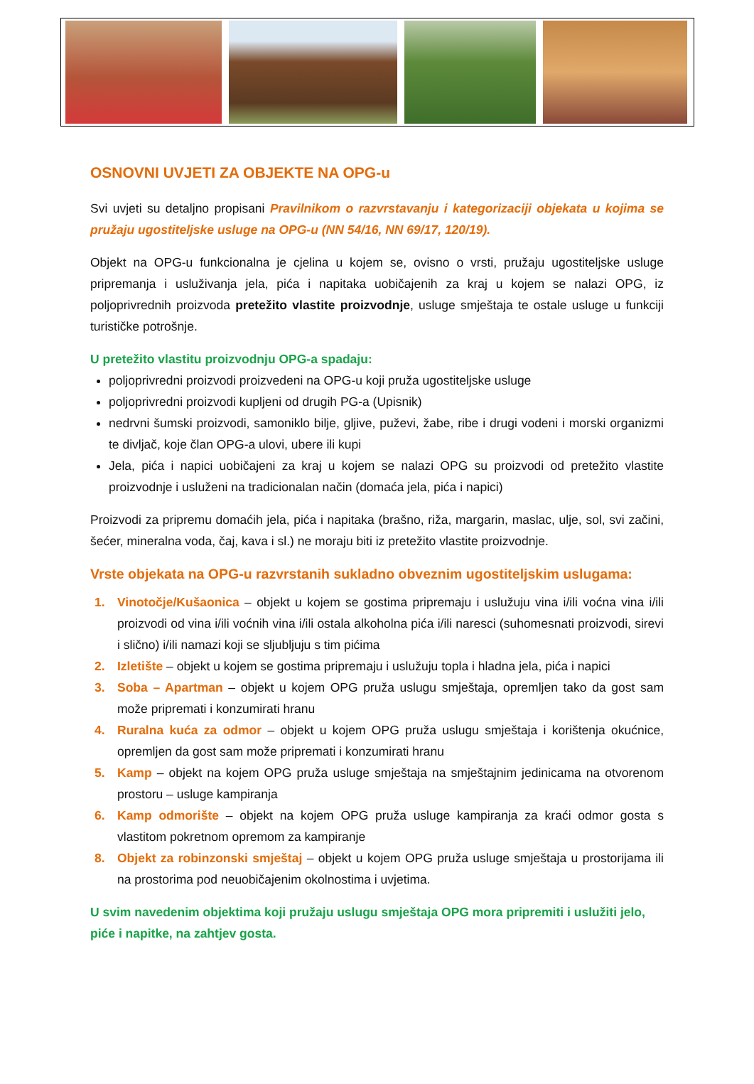OSNOVNI UVJETI ZA OBJEKTE NA OPG-u
Svi uvjeti su detaljno propisani Pravilnikom o razvrstavanju i kategorizaciji objekata u kojima se pružaju ugostiteljske usluge na OPG-u (NN 54/16, NN 69/17, 120/19).
Objekt na OPG-u funkcionalna je cjelina u kojem se, ovisno o vrsti, pružaju ugostiteljske usluge pripremanja i usluživanja jela, pića i napitaka uobičajenih za kraj u kojem se nalazi OPG, iz poljoprivrednih proizvoda pretežito vlastite proizvodnje, usluge smještaja te ostale usluge u funkciji turističke potrošnje.
U pretežito vlastitu proizvodnju OPG-a spadaju:
poljoprivredni proizvodi proizvedeni na OPG-u koji pruža ugostiteljske usluge
poljoprivredni proizvodi kupljeni od drugih PG-a (Upisnik)
nedrvni šumski proizvodi, samoniklo bilje, gljive, puževi, žabe, ribe i drugi vodeni i morski organizmi te divljač, koje član OPG-a ulovi, ubere ili kupi
Jela, pića i napici uobičajeni za kraj u kojem se nalazi OPG su proizvodi od pretežito vlastite proizvodnje i usluženi na tradicionalan način (domaća jela, pića i napici)
Proizvodi za pripremu domaćih jela, pića i napitaka (brašno, riža, margarin, maslac, ulje, sol, svi začini, šećer, mineralna voda, čaj, kava i sl.) ne moraju biti iz pretežito vlastite proizvodnje.
Vrste objekata na OPG-u razvrstanih sukladno obveznim ugostiteljskim uslugama:
1. Vinotočje/Kušaonica – objekt u kojem se gostima pripremaju i uslužuju vina i/ili voćna vina i/ili proizvodi od vina i/ili voćnih vina i/ili ostala alkoholna pića i/ili naresci (suhomesnati proizvodi, sirevi i slično) i/ili namazi koji se sljubljuju s tim pićima
2. Izletište – objekt u kojem se gostima pripremaju i uslužuju topla i hladna jela, pića i napici
3. Soba – Apartman – objekt u kojem OPG pruža uslugu smještaja, opremljen tako da gost sam može pripremati i konzumirati hranu
4. Ruralna kuća za odmor – objekt u kojem OPG pruža uslugu smještaja i korištenja okućnice, opremljen da gost sam može pripremati i konzumirati hranu
5. Kamp – objekt na kojem OPG pruža usluge smještaja na smještajnim jedinicama na otvorenom prostoru – usluge kampiranja
6. Kamp odmorište – objekt na kojem OPG pruža usluge kampiranja za kraći odmor gosta s vlastitom pokretnom opremom za kampiranje
8. Objekt za robinzonski smještaj – objekt u kojem OPG pruža usluge smještaja u prostorijama ili na prostorima pod neuobičajenim okolnostima i uvjetima.
U svim navedenim objektima koji pružaju uslugu smještaja OPG mora pripremiti i uslužiti jelo, piće i napitke, na zahtjev gosta.